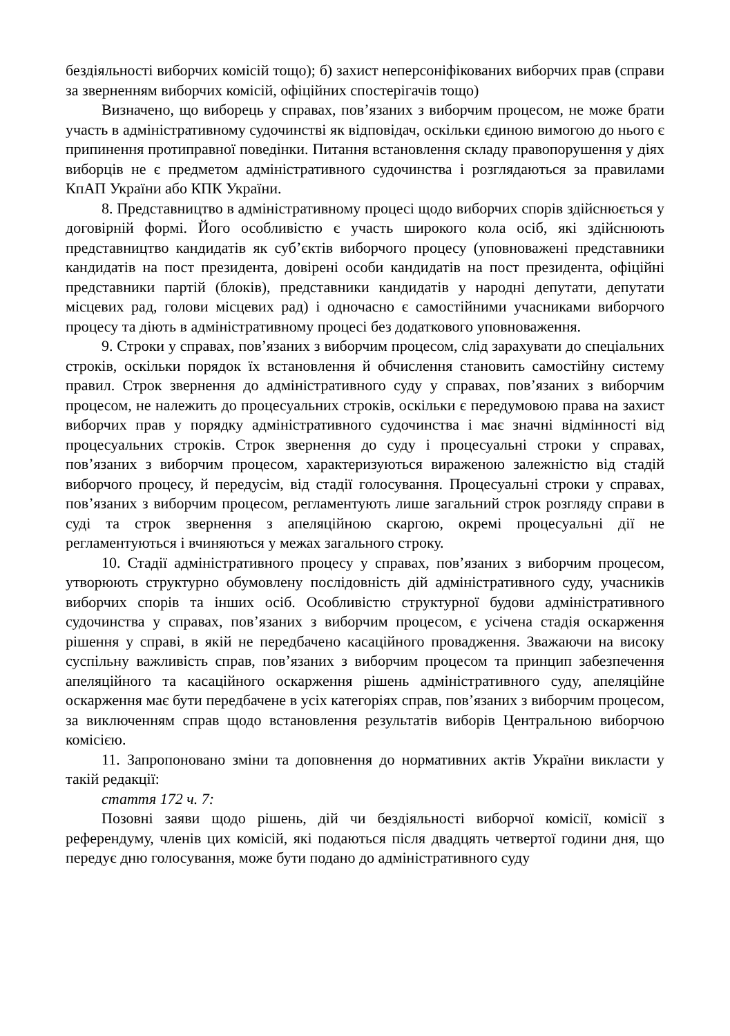бездіяльності виборчих комісій тощо); б) захист неперсоніфікованих виборчих прав (справи за зверненням виборчих комісій, офіційних спостерігачів тощо)
Визначено, що виборець у справах, пов’язаних з виборчим процесом, не може брати участь в адміністративному судочинстві як відповідач, оскільки єдиною вимогою до нього є припинення протиправної поведінки. Питання встановлення складу правопорушення у діях виборців не є предметом адміністративного судочинства і розглядаються за правилами КпАП України або КПК України.
8. Представництво в адміністративному процесі щодо виборчих спорів здійснюється у договірній формі. Його особливістю є участь широкого кола осіб, які здійснюють представництво кандидатів як суб’єктів виборчого процесу (уповноважені представники кандидатів на пост президента, довірені особи кандидатів на пост президента, офіційні представники партій (блоків), представники кандидатів у народні депутати, депутати місцевих рад, голови місцевих рад) і одночасно є самостійними учасниками виборчого процесу та діють в адміністративному процесі без додаткового уповноваження.
9. Строки у справах, пов’язаних з виборчим процесом, слід зарахувати до спеціальних строків, оскільки порядок їх встановлення й обчислення становить самостійну систему правил. Строк звернення до адміністративного суду у справах, пов’язаних з виборчим процесом, не належить до процесуальних строків, оскільки є передумовою права на захист виборчих прав у порядку адміністративного судочинства і має значні відмінності від процесуальних строків. Строк звернення до суду і процесуальні строки у справах, пов’язаних з виборчим процесом, характеризуються вираженою залежністю від стадій виборчого процесу, й передусім, від стадії голосування. Процесуальні строки у справах, пов’язаних з виборчим процесом, регламентують лише загальний строк розгляду справи в суді та строк звернення з апеляційною скаргою, окремі процесуальні дії не регламентуються і вчиняються у межах загального строку.
10. Стадії адміністративного процесу у справах, пов’язаних з виборчим процесом, утворюють структурно обумовлену послідовність дій адміністративного суду, учасників виборчих спорів та інших осіб. Особливістю структурної будови адміністративного судочинства у справах, пов’язаних з виборчим процесом, є усічена стадія оскарження рішення у справі, в якій не передбачено касаційного провадження. Зважаючи на високу суспільну важливість справ, пов’язаних з виборчим процесом та принцип забезпечення апеляційного та касаційного оскарження рішень адміністративного суду, апеляційне оскарження має бути передбачене в усіх категоріях справ, пов’язаних з виборчим процесом, за виключенням справ щодо встановлення результатів виборів Центральною виборчою комісією.
11. Запропоновано зміни та доповнення до нормативних актів України викласти у такій редакції:
стаття 172 ч. 7:
Позовні заяви щодо рішень, дій чи бездіяльності виборчої комісії, комісії з референдуму, членів цих комісій, які подаються після двадцять четвертої години дня, що передує дню голосування, може бути подано до адміністративного суду